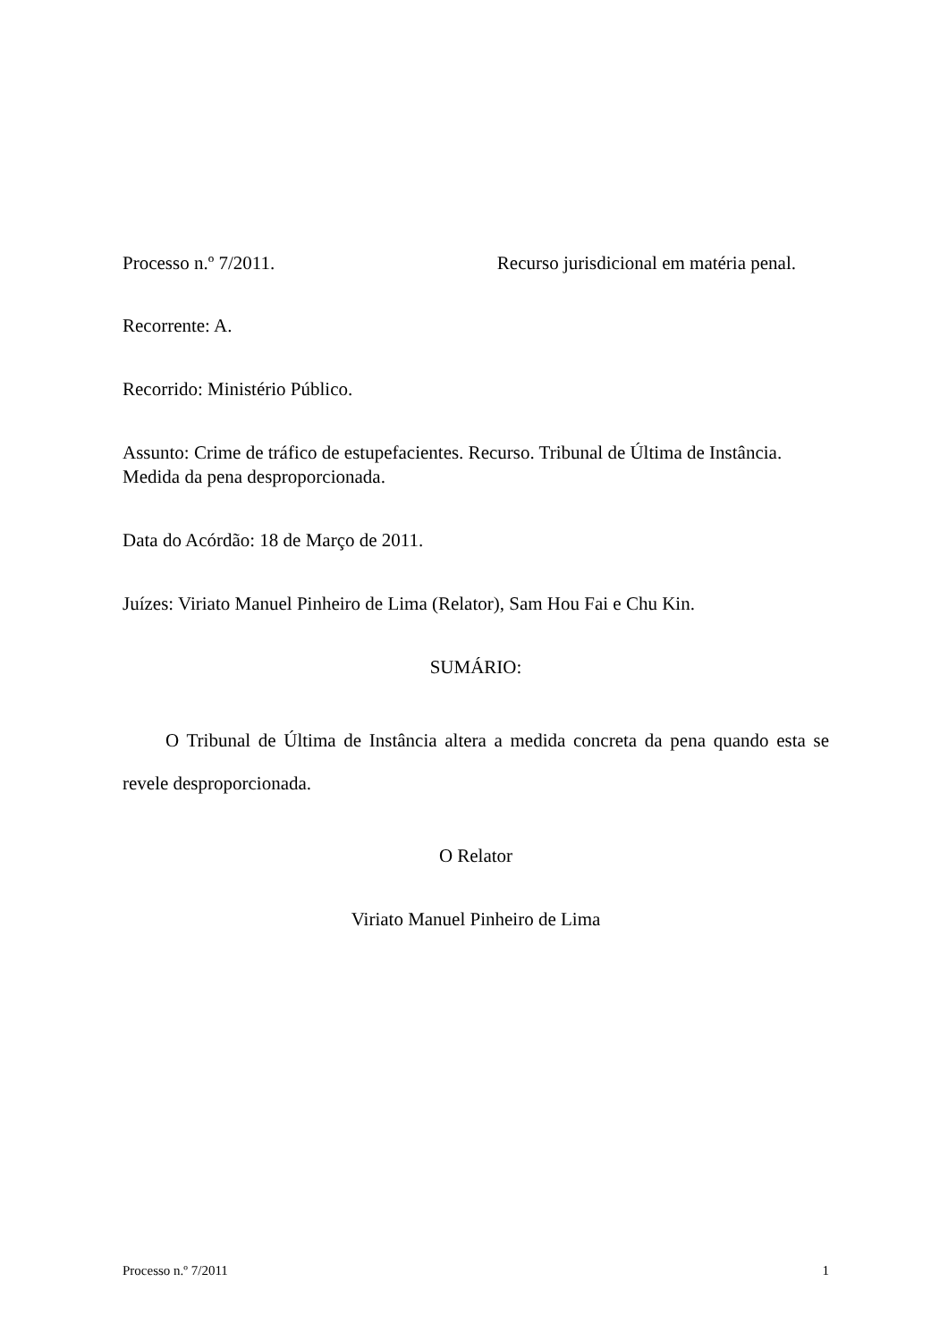Processo n.º 7/2011. Recurso jurisdicional em matéria penal.
Recorrente: A.
Recorrido: Ministério Público.
Assunto: Crime de tráfico de estupefacientes. Recurso. Tribunal de Última de Instância. Medida da pena desproporcionada.
Data do Acórdão: 18 de Março de 2011.
Juízes: Viriato Manuel Pinheiro de Lima (Relator), Sam Hou Fai e Chu Kin.
SUMÁRIO:
O Tribunal de Última de Instância altera a medida concreta da pena quando esta se revele desproporcionada.
O Relator
Viriato Manuel Pinheiro de Lima
Processo n.º 7/2011 1